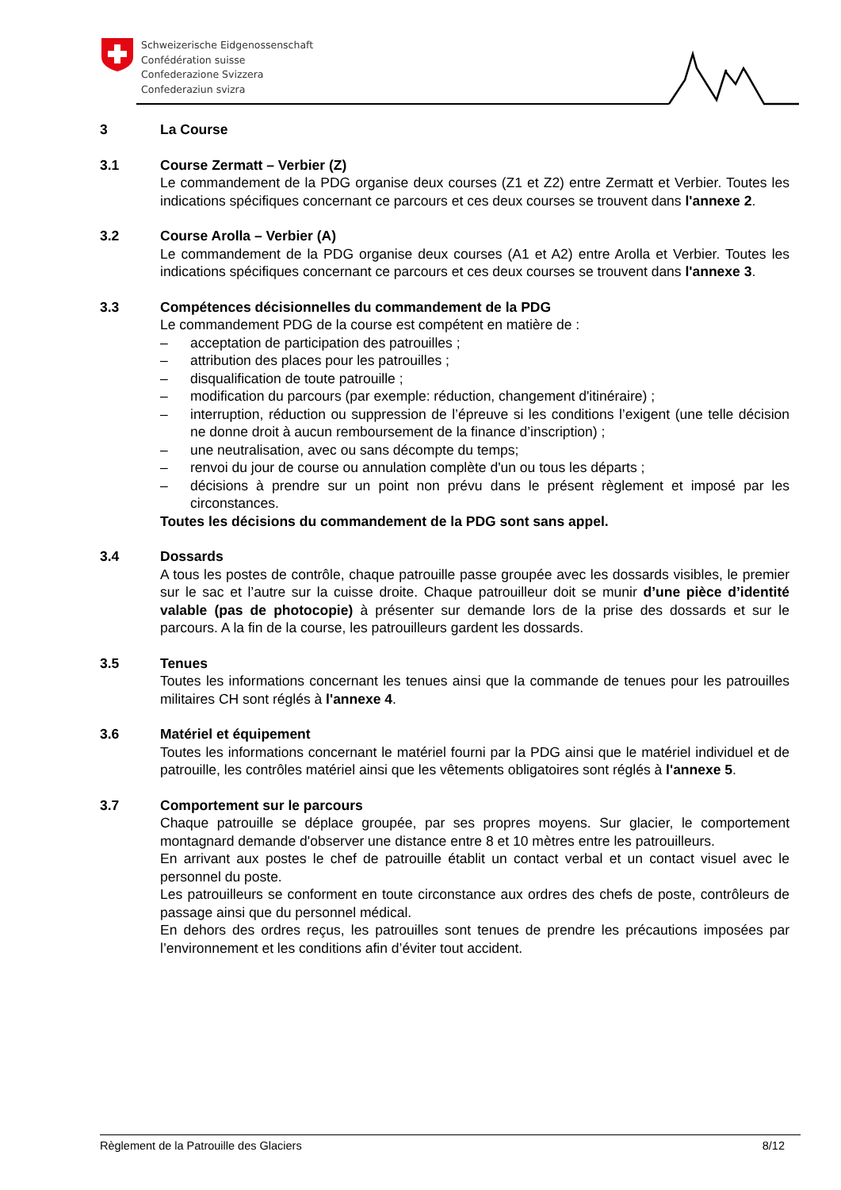Schweizerische Eidgenossenschaft
Confédération suisse
Confederazione Svizzera
Confederaziun svizra
3 La Course
3.1 Course Zermatt – Verbier (Z)
Le commandement de la PDG organise deux courses (Z1 et Z2) entre Zermatt et Verbier. Toutes les indications spécifiques concernant ce parcours et ces deux courses se trouvent dans l'annexe 2.
3.2 Course Arolla – Verbier (A)
Le commandement de la PDG organise deux courses (A1 et A2) entre Arolla et Verbier. Toutes les indications spécifiques concernant ce parcours et ces deux courses se trouvent dans l'annexe 3.
3.3 Compétences décisionnelles du commandement de la PDG
Le commandement PDG de la course est compétent en matière de :
– acceptation de participation des patrouilles ;
– attribution des places pour les patrouilles ;
– disqualification de toute patrouille ;
– modification du parcours (par exemple: réduction, changement d'itinéraire) ;
– interruption, réduction ou suppression de l’épreuve si les conditions l’exigent (une telle décision ne donne droit à aucun remboursement de la finance d’inscription) ;
– une neutralisation, avec ou sans décompte du temps;
– renvoi du jour de course ou annulation complète d'un ou tous les départs ;
– décisions à prendre sur un point non prévu dans le présent règlement et imposé par les circonstances.
Toutes les décisions du commandement de la PDG sont sans appel.
3.4 Dossards
A tous les postes de contrôle, chaque patrouille passe groupée avec les dossards visibles, le premier sur le sac et l’autre sur la cuisse droite. Chaque patrouilleur doit se munir d’une pièce d’identité valable (pas de photocopie) à présenter sur demande lors de la prise des dossards et sur le parcours. A la fin de la course, les patrouilleurs gardent les dossards.
3.5 Tenues
Toutes les informations concernant les tenues ainsi que la commande de tenues pour les patrouilles militaires CH sont réglés à l'annexe 4.
3.6 Matériel et équipement
Toutes les informations concernant le matériel fourni par la PDG ainsi que le matériel individuel et de patrouille, les contrôles matériel ainsi que les vêtements obligatoires sont réglés à l'annexe 5.
3.7 Comportement sur le parcours
Chaque patrouille se déplace groupée, par ses propres moyens. Sur glacier, le comportement montagnard demande d'observer une distance entre 8 et 10 mètres entre les patrouilleurs.
En arrivant aux postes le chef de patrouille établit un contact verbal et un contact visuel avec le personnel du poste.
Les patrouilleurs se conforment en toute circonstance aux ordres des chefs de poste, contrôleurs de passage ainsi que du personnel médical.
En dehors des ordres reçus, les patrouilles sont tenues de prendre les précautions imposées par l’environnement et les conditions afin d’éviter tout accident.
Règlement de la Patrouille des Glaciers 8/12